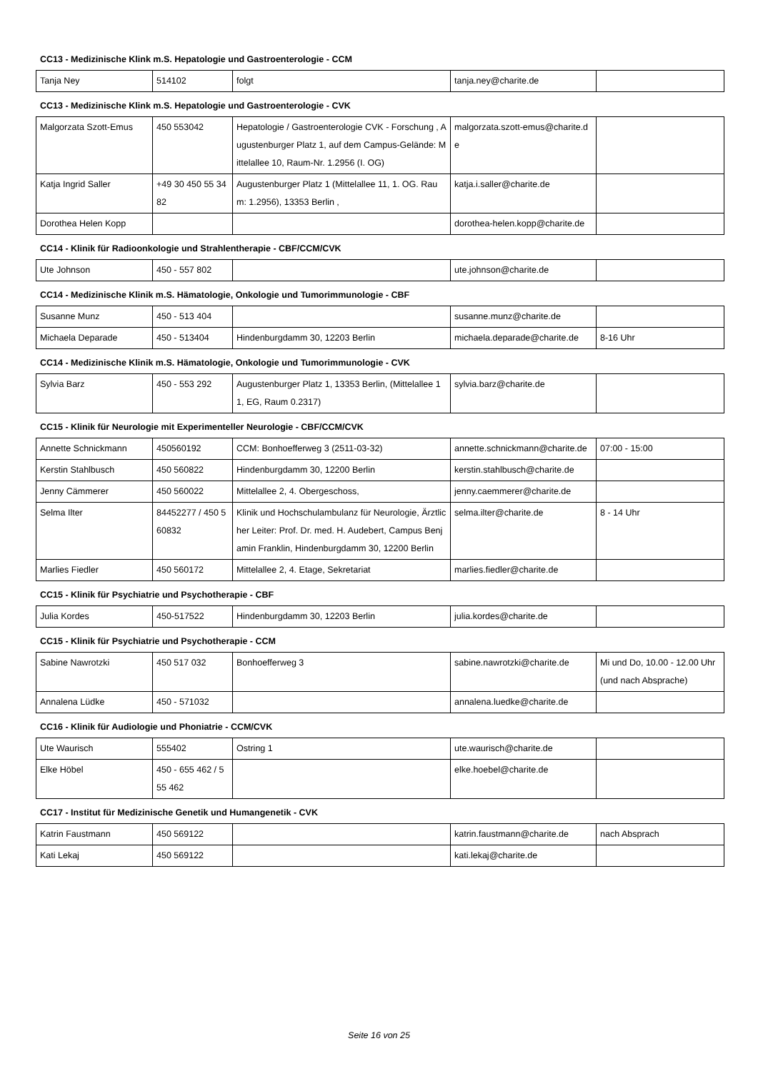CC13 - Medizinische Klink m.S. Hepatologie und Gastroenterologie - CCM
| Tanja Ney | 514102 | folgt | tanja.ney@charite.de | |
CC13 - Medizinische Klink m.S. Hepatologie und Gastroenterologie - CVK
| Malgorzata Szott-Emus | 450 553042 | Hepatologie / Gastroenterologie CVK - Forschung , Augustenburger Platz 1, auf dem Campus-Gelände: Mittelallee 10, Raum-Nr. 1.2956 (I. OG) | malgorzata.szott-emus@charite.de | |
| Katja Ingrid Saller | +49 30 450 55 34 82 | Augustenburger Platz 1 (Mittelallee 11, 1. OG. Raum: 1.2956), 13353 Berlin , | katja.i.saller@charite.de | |
| Dorothea Helen Kopp | | | dorothea-helen.kopp@charite.de | |
CC14 - Klinik für Radioonkologie und Strahlentherapie - CBF/CCM/CVK
| Ute Johnson | 450 - 557 802 | | ute.johnson@charite.de | |
CC14 - Medizinische Klinik m.S. Hämatologie, Onkologie und Tumorimmunologie - CBF
| Susanne Munz | 450 - 513 404 | | susanne.munz@charite.de | |
| Michaela Deparade | 450 - 513404 | Hindenburgdamm 30, 12203 Berlin | michaela.deparade@charite.de | 8-16 Uhr |
CC14 - Medizinische Klinik m.S. Hämatologie, Onkologie und Tumorimmunologie - CVK
| Sylvia Barz | 450 - 553 292 | Augustenburger Platz 1, 13353 Berlin, (Mittelallee 11, EG, Raum 0.2317) | sylvia.barz@charite.de | |
CC15 - Klinik für Neurologie mit Experimenteller Neurologie - CBF/CCM/CVK
| Annette Schnickmann | 450560192 | CCM: Bonhoefferweg 3 (2511-03-32) | annette.schnickmann@charite.de | 07:00 - 15:00 |
| Kerstin Stahlbusch | 450 560822 | Hindenburgdamm 30, 12200 Berlin | kerstin.stahlbusch@charite.de | |
| Jenny Cämmerer | 450 560022 | Mittelallee 2, 4. Obergeschoss, | jenny.caemmerer@charite.de | |
| Selma Ilter | 84452277 / 450 560832 | Klinik und Hochschulambulanz für Neurologie, Ärztlicher Leiter: Prof. Dr. med. H. Audebert, Campus Benjamin Franklin, Hindenburgdamm 30, 12200 Berlin | selma.ilter@charite.de | 8 - 14 Uhr |
| Marlies Fiedler | 450 560172 | Mittelallee 2, 4. Etage, Sekretariat | marlies.fiedler@charite.de | |
CC15 - Klinik für Psychiatrie und Psychotherapie - CBF
| Julia Kordes | 450-517522 | Hindenburgdamm 30, 12203 Berlin | julia.kordes@charite.de | |
CC15 - Klinik für Psychiatrie und Psychotherapie - CCM
| Sabine Nawrotzki | 450 517 032 | Bonhoefferweg 3 | sabine.nawrotzki@charite.de | Mi und Do, 10.00 - 12.00 Uhr (und nach Absprache) |
| Annalena Lüdke | 450 - 571032 | | annalena.luedke@charite.de | |
CC16 - Klinik für Audiologie und Phoniatrie - CCM/CVK
| Ute Waurisch | 555402 | Ostring 1 | ute.waurisch@charite.de | |
| Elke Höbel | 450 - 655 462 / 555 462 | | elke.hoebel@charite.de | |
CC17 - Institut für Medizinische Genetik und Humangenetik - CVK
| Katrin Faustmann | 450 569122 | | katrin.faustmann@charite.de | nach Absprach |
| Kati Lekaj | 450 569122 | | kati.lekaj@charite.de | |
Seite 16 von 25